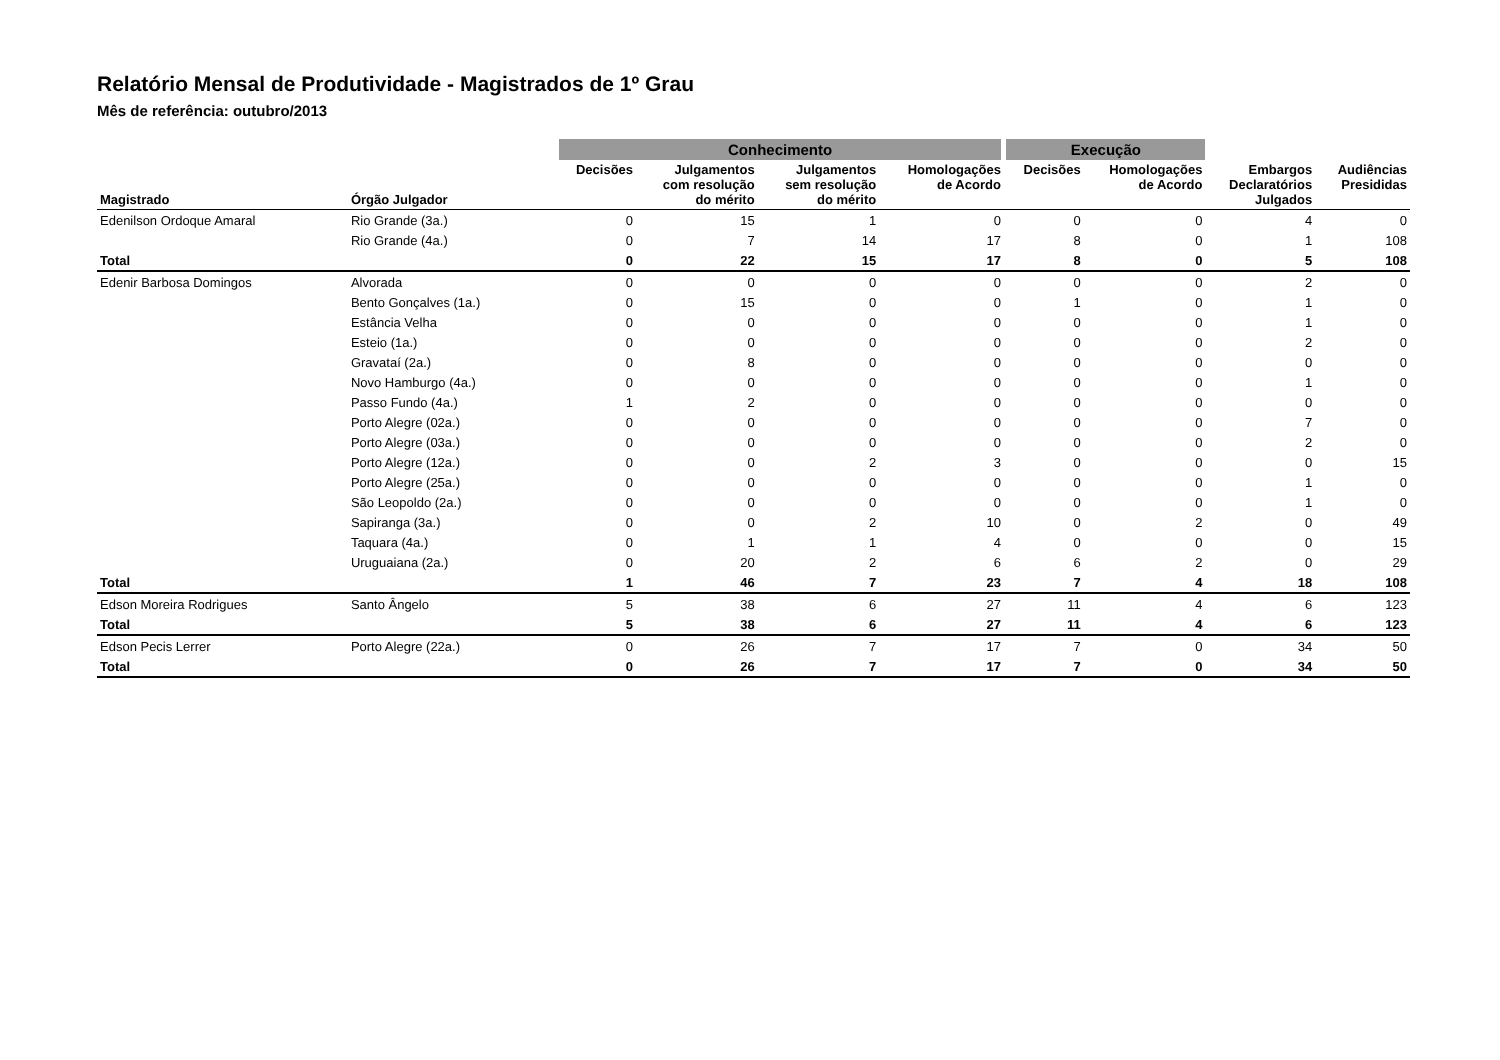Relatório Mensal de Produtividade - Magistrados de 1º Grau
Mês de referência: outubro/2013
| | | Conhecimento | | | | Execução | | | |
| --- | --- | --- | --- | --- | --- | --- | --- | --- | --- |
| Magistrado | Órgão Julgador | Decisões | Julgamentos com resolução do mérito | Julgamentos sem resolução do mérito | Homologações de Acordo | Decisões | Homologações de Acordo | Embargos Declaratórios Julgados | Audiências Presididas |
| Edenilson Ordoque Amaral | Rio Grande (3a.) | 0 | 15 | 1 | 0 | 0 | 0 | 4 | 0 |
| | Rio Grande (4a.) | 0 | 7 | 14 | 17 | 8 | 0 | 1 | 108 |
| Total | | 0 | 22 | 15 | 17 | 8 | 0 | 5 | 108 |
| Edenir Barbosa Domingos | Alvorada | 0 | 0 | 0 | 0 | 0 | 0 | 2 | 0 |
| | Bento Gonçalves (1a.) | 0 | 15 | 0 | 0 | 1 | 0 | 1 | 0 |
| | Estância Velha | 0 | 0 | 0 | 0 | 0 | 0 | 1 | 0 |
| | Esteio (1a.) | 0 | 0 | 0 | 0 | 0 | 0 | 2 | 0 |
| | Gravataí (2a.) | 0 | 8 | 0 | 0 | 0 | 0 | 0 | 0 |
| | Novo Hamburgo (4a.) | 0 | 0 | 0 | 0 | 0 | 0 | 1 | 0 |
| | Passo Fundo (4a.) | 1 | 2 | 0 | 0 | 0 | 0 | 0 | 0 |
| | Porto Alegre (02a.) | 0 | 0 | 0 | 0 | 0 | 0 | 7 | 0 |
| | Porto Alegre (03a.) | 0 | 0 | 0 | 0 | 0 | 0 | 2 | 0 |
| | Porto Alegre (12a.) | 0 | 0 | 2 | 3 | 0 | 0 | 0 | 15 |
| | Porto Alegre (25a.) | 0 | 0 | 0 | 0 | 0 | 0 | 1 | 0 |
| | São Leopoldo (2a.) | 0 | 0 | 0 | 0 | 0 | 0 | 1 | 0 |
| | Sapiranga (3a.) | 0 | 0 | 2 | 10 | 0 | 2 | 0 | 49 |
| | Taquara (4a.) | 0 | 1 | 1 | 4 | 0 | 0 | 0 | 15 |
| | Uruguaiana (2a.) | 0 | 20 | 2 | 6 | 6 | 2 | 0 | 29 |
| Total | | 1 | 46 | 7 | 23 | 7 | 4 | 18 | 108 |
| Edson Moreira Rodrigues | Santo Ângelo | 5 | 38 | 6 | 27 | 11 | 4 | 6 | 123 |
| Total | | 5 | 38 | 6 | 27 | 11 | 4 | 6 | 123 |
| Edson Pecis Lerrer | Porto Alegre (22a.) | 0 | 26 | 7 | 17 | 7 | 0 | 34 | 50 |
| Total | | 0 | 26 | 7 | 17 | 7 | 0 | 34 | 50 |